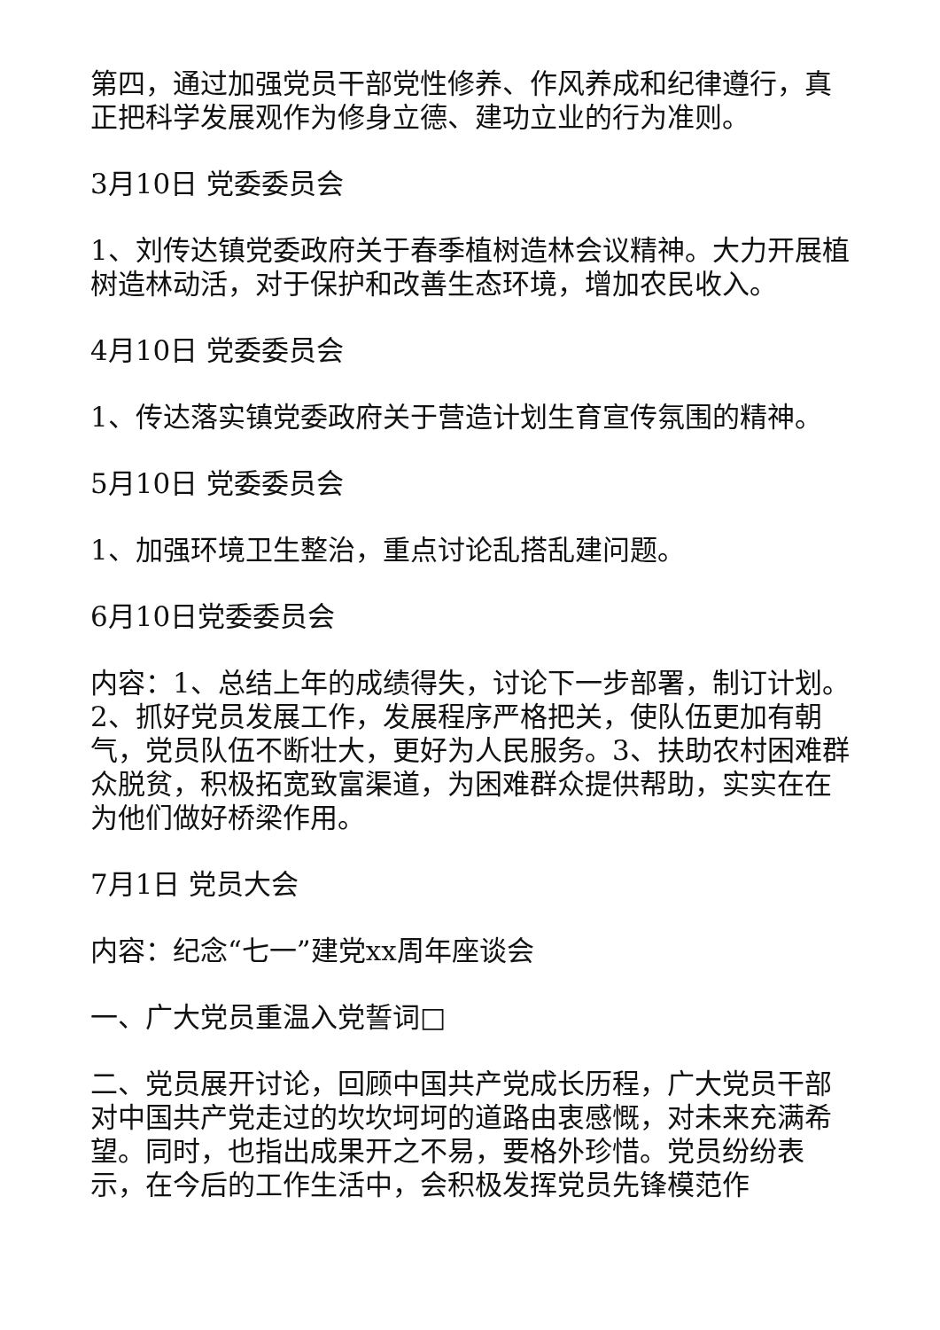第四，通过加强党员干部党性修养、作风养成和纪律遵行，真正把科学发展观作为修身立德、建功立业的行为准则。
3月10日 党委委员会
1、刘传达镇党委政府关于春季植树造林会议精神。大力开展植树造林动活，对于保护和改善生态环境，增加农民收入。
4月10日 党委委员会
1、传达落实镇党委政府关于营造计划生育宣传氛围的精神。
5月10日 党委委员会
1、加强环境卫生整治，重点讨论乱搭乱建问题。
6月10日党委委员会
内容：1、总结上年的成绩得失，讨论下一步部署，制订计划。2、抓好党员发展工作，发展程序严格把关，使队伍更加有朝气，党员队伍不断壮大，更好为人民服务。3、扶助农村困难群众脱贫，积极拓宽致富渠道，为困难群众提供帮助，实实在在为他们做好桥梁作用。
7月1日 党员大会
内容：纪念“七一”建党xx周年座谈会
一、广大党员重温入党誓词□
二、党员展开讨论，回顾中国共产党成长历程，广大党员干部对中国共产党走过的坎坎坷坷的道路由衷感慨，对未来充满希望。同时，也指出成果开之不易，要格外珍惜。党员纷纷表示，在今后的工作生活中，会积极发挥党员先锋模范作